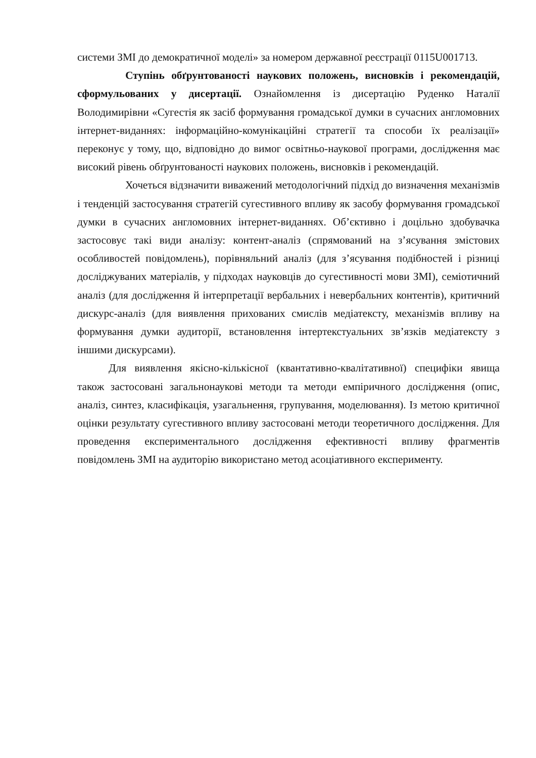системи ЗМІ до демократичної моделі» за номером державної реєстрації 0115U001713.
Ступінь обґрунтованості наукових положень, висновків і рекомендацій, сформульованих у дисертації. Ознайомлення із дисертацію Руденко Наталії Володимирівни «Сугестія як засіб формування громадської думки в сучасних англомовних інтернет-виданнях: інформаційно-комунікаційні стратегії та способи їх реалізації» переконує у тому, що, відповідно до вимог освітньо-наукової програми, дослідження має високий рівень обґрунтованості наукових положень, висновків і рекомендацій.
Хочеться відзначити виважений методологічний підхід до визначення механізмів і тенденцій застосування стратегій сугестивного впливу як засобу формування громадської думки в сучасних англомовних інтернет-виданнях. Об’єктивно і доцільно здобувачка застосовує такі види аналізу: контент-аналіз (спрямований на з’ясування змістових особливостей повідомлень), порівняльний аналіз (для з’ясування подібностей і різниці досліджуваних матеріалів, у підходах науковців до сугестивності мови ЗМІ), семіотичний аналіз (для дослідження й інтерпретації вербальних і невербальних контентів), критичний дискурс-аналіз (для виявлення прихованих смислів медіатексту, механізмів впливу на формування думки аудиторії, встановлення інтертекстуальних зв’язків медіатексту з іншими дискурсами).
Для виявлення якісно-кількісної (квантативно-квалітативної) специфіки явища також застосовані загальнонаукові методи та методи емпіричного дослідження (опис, аналіз, синтез, класифікація, узагальнення, групування, моделювання). Із метою критичної оцінки результату сугестивного впливу застосовані методи теоретичного дослідження. Для проведення експериментального дослідження ефективності впливу фрагментів повідомлень ЗМІ на аудиторію використано метод асоціативного експерименту.